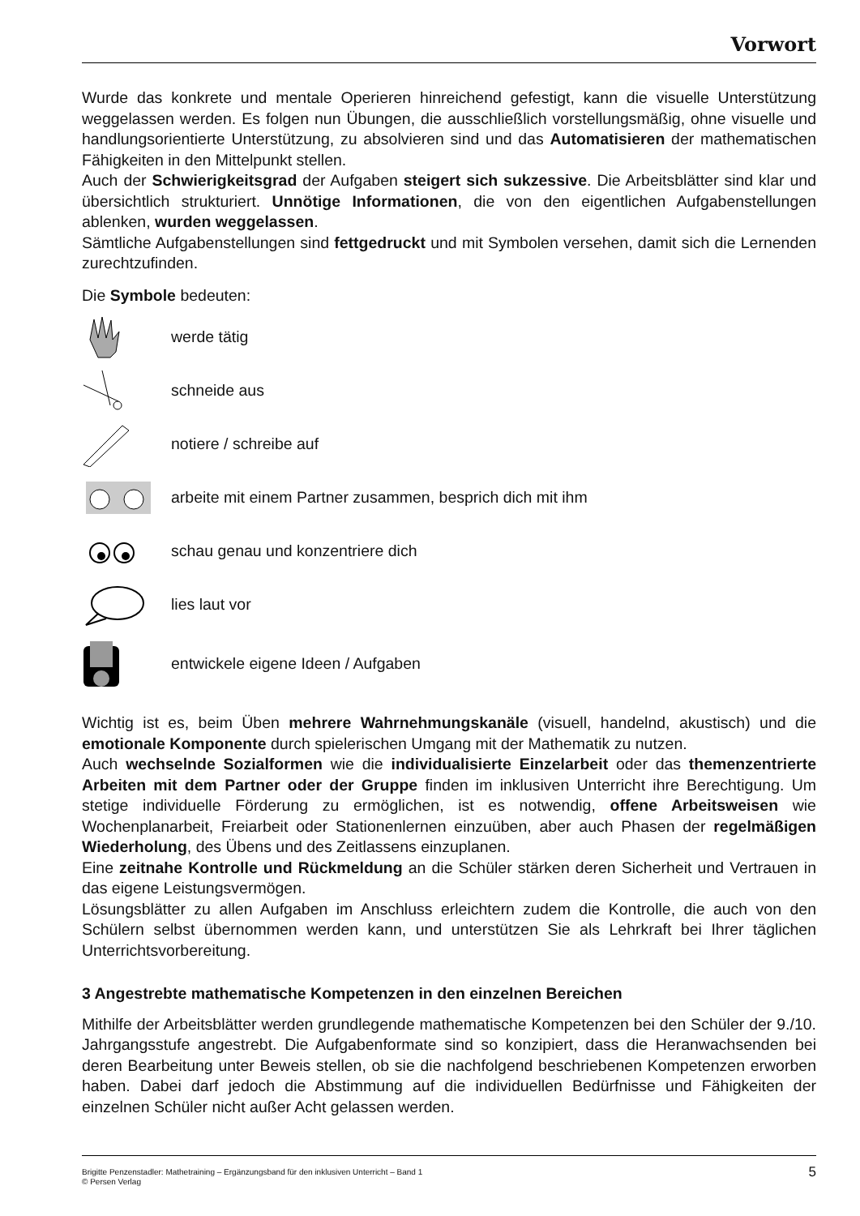Vorwort
Wurde das konkrete und mentale Operieren hinreichend gefestigt, kann die visuelle Unterstützung weggelassen werden. Es folgen nun Übungen, die ausschließlich vorstellungsmäßig, ohne visuelle und handlungsorientierte Unterstützung, zu absolvieren sind und das Automatisieren der mathematischen Fähigkeiten in den Mittelpunkt stellen.
Auch der Schwierigkeitsgrad der Aufgaben steigert sich sukzessive. Die Arbeitsblätter sind klar und übersichtlich strukturiert. Unnötige Informationen, die von den eigentlichen Aufgabenstellungen ablenken, wurden weggelassen.
Sämtliche Aufgabenstellungen sind fettgedruckt und mit Symbolen versehen, damit sich die Lernenden zurechtzufinden.
Die Symbole bedeuten:
werde tätig
schneide aus
notiere / schreibe auf
arbeite mit einem Partner zusammen, besprich dich mit ihm
schau genau und konzentriere dich
lies laut vor
entwickele eigene Ideen / Aufgaben
Wichtig ist es, beim Üben mehrere Wahrnehmungskanäle (visuell, handelnd, akustisch) und die emotionale Komponente durch spielerischen Umgang mit der Mathematik zu nutzen.
Auch wechselnde Sozialformen wie die individualisierte Einzelarbeit oder das themenzentrierte Arbeiten mit dem Partner oder der Gruppe finden im inklusiven Unterricht ihre Berechtigung. Um stetige individuelle Förderung zu ermöglichen, ist es notwendig, offene Arbeitsweisen wie Wochenplanarbeit, Freiarbeit oder Stationenlernen einzuüben, aber auch Phasen der regelmäßigen Wiederholung, des Übens und des Zeitlassens einzuplanen.
Eine zeitnahe Kontrolle und Rückmeldung an die Schüler stärken deren Sicherheit und Vertrauen in das eigene Leistungsvermögen.
Lösungsblätter zu allen Aufgaben im Anschluss erleichtern zudem die Kontrolle, die auch von den Schülern selbst übernommen werden kann, und unterstützen Sie als Lehrkraft bei Ihrer täglichen Unterrichtsvorbereitung.
3 Angestrebte mathematische Kompetenzen in den einzelnen Bereichen
Mithilfe der Arbeitsblätter werden grundlegende mathematische Kompetenzen bei den Schüler der 9./10. Jahrgangsstufe angestrebt. Die Aufgabenformate sind so konzipiert, dass die Heranwachsenden bei deren Bearbeitung unter Beweis stellen, ob sie die nachfolgend beschriebenen Kompetenzen erworben haben. Dabei darf jedoch die Abstimmung auf die individuellen Bedürfnisse und Fähigkeiten der einzelnen Schüler nicht außer Acht gelassen werden.
Brigitte Penzenstadler: Mathetraining – Ergänzungsband für den inklusiven Unterricht – Band 1
© Persen Verlag
5